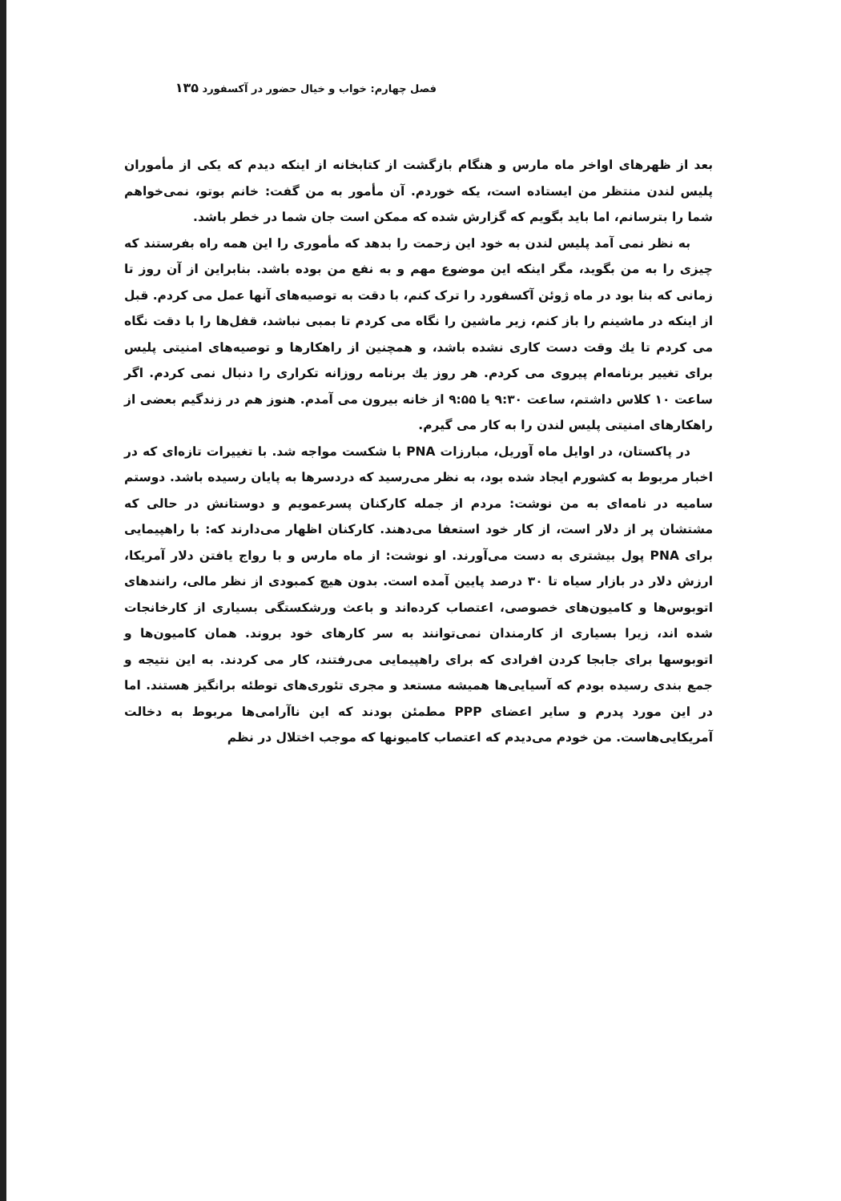فصل چهارم: خواب و خیال حضور در آکسفورد ۱۳۵
بعد از ظهرهای اواخر ماه مارس و هنگام بازگشت از کتابخانه از اینکه دیدم که یکی از مأموران پلیس لندن منتظر من ایستاده است، یکه خوردم. آن مأمور به من گفت: خانم بوتو، نمی‌خواهم شما را بترسانم، اما باید بگویم که گزارش شده که ممکن است جان شما در خطر باشد.
به نظر نمی آمد پلیس لندن به خود این زحمت را بدهد که مأموری را این همه راه بفرستند که چیزی را به من بگوید، مگر اینکه این موضوع مهم و به نفع من بوده باشد. بنابراین از آن روز تا زمانی که بنا بود در ماه ژوئن آکسفورد را ترک کنم، با دقت به توصیه‌های آنها عمل می کردم. قبل از اینکه در ماشینم را باز کنم، زیر ماشین را نگاه می کردم تا بمبی نباشد، قفل‌ها را با دقت نگاه می کردم تا یك وقت دست کاری نشده باشد، و همچنین از راهکارها و توصیه‌های امنیتی پلیس برای تغییر برنامه‌ام پیروی می کردم. هر روز یك برنامه روزانه تکراری را دنبال نمی کردم. اگر ساعت ۱۰ کلاس داشتم، ساعت ۹:۳۰ یا ۹:۵۵ از خانه بیرون می آمدم. هنوز هم در زندگیم بعضی از راهکارهای امنیتی پلیس لندن را به کار می گیرم.
در پاکستان، در اوایل ماه آوریل، مبارزات PNA با شکست مواجه شد. با تغییرات تازه‌ای که در اخبار مربوط به کشورم ایجاد شده بود، به نظر می‌رسید که دردسرها به پایان رسیده باشد. دوستم سامیه در نامه‌ای به من نوشت: مردم از جمله کارکنان پسرعمویم و دوستانش در حالی که مشتشان پر از دلار است، از کار خود استعفا می‌دهند. کارکنان اظهار می‌دارند که: با راهپیمایی برای PNA پول بیشتری به دست می‌آورند. او نوشت: از ماه مارس و با رواج یافتن دلار آمریکا، ارزش دلار در بازار سیاه تا ۳۰ درصد پایین آمده است. بدون هیچ کمبودی از نظر مالی، رانندهای اتوبوس‌ها و کامیون‌های خصوصی، اعتصاب کرده‌اند و باعث ورشکستگی بسیاری از کارخانجات شده اند، زیرا بسیاری از کارمندان نمی‌توانند به سر کارهای خود بروند. همان کامیون‌ها و اتوبوسها برای جابجا کردن افرادی که برای راهپیمایی می‌رفتند، کار می کردند. به این نتیجه و جمع بندی رسیده بودم که آسیایی‌ها همیشه مستعد و مجری تئوری‌های توطئه برانگیز هستند. اما در این مورد پدرم و سایر اعضای PPP مطمئن بودند که این ناآرامی‌ها مربوط به دخالت آمریکایی‌هاست. من خودم می‌دیدم که اعتصاب کامیونها که موجب اختلال در نظم